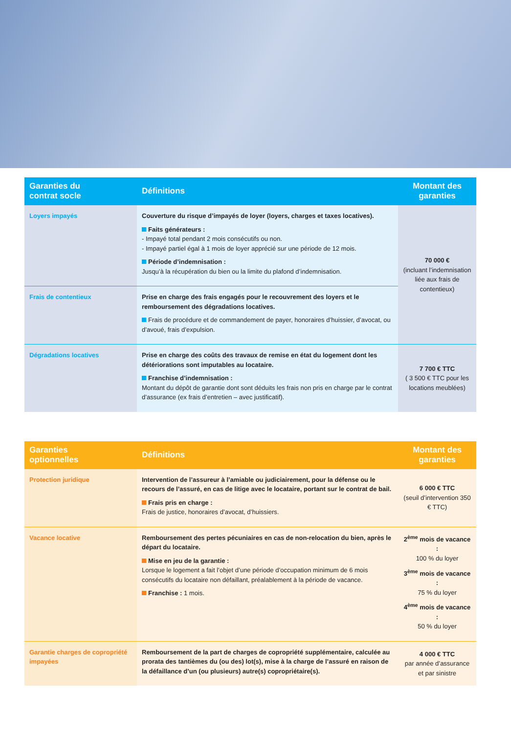| Garanties du contrat socle | Définitions | Montant des garanties |
| --- | --- | --- |
| Loyers impayés | Couverture du risque d’impayés de loyer (loyers, charges et taxes locatives). Faits générateurs : - Impayé total pendant 2 mois consécutifs ou non. - Impayé partiel égal à 1 mois de loyer apprécié sur une période de 12 mois. Période d’indemnisation : Jusqu’à la récupération du bien ou la limite du plafond d’indemnisation. | 70 000 € (incluant l’indemnisation liée aux frais de contentieux) |
| Frais de contentieux | Prise en charge des frais engagés pour le recouvrement des loyers et le remboursement des dégradations locatives. Frais de procédure et de commandement de payer, honoraires d’huissier, d’avocat, ou d’avoué, frais d’expulsion. | |
| Dégradations locatives | Prise en charge des coûts des travaux de remise en état du logement dont les détériorations sont imputables au locataire. Franchise d’indemnisation : Montant du dépôt de garantie dont sont déduits les frais non pris en charge par le contrat d’assurance (ex frais d’entretien – avec justificatif). | 7 700 € TTC ( 3 500 € TTC pour les locations meublées) |
| Garanties optionnelles | Définitions | Montant des garanties |
| --- | --- | --- |
| Protection juridique | Intervention de l’assureur à l’amiable ou judiciairement, pour la défense ou le recours de l’assuré, en cas de litige avec le locataire, portant sur le contrat de bail. Frais pris en charge : Frais de justice, honoraires d’avocat, d’huissiers. | 6 000 € TTC (seuil d’intervention 350 € TTC) |
| Vacance locative | Remboursement des pertes pécuniaires en cas de non-relocation du bien, après le départ du locataire. Mise en jeu de la garantie : Lorsque le logement a fait l’objet d’une période d’occupation minimum de 6 mois consécutifs du locataire non défaillant, préalablement à la période de vacance. Franchise : 1 mois. | 2<sup>ème</sup> mois de vacance : 100 % du loyer 3<sup>ème</sup> mois de vacance : 75 % du loyer 4<sup>ème</sup> mois de vacance : 50 % du loyer |
| Garantie charges de copropriété impayées | Remboursement de la part de charges de copropriété supplémentaire, calculée au prorata des tantièmes du (ou des) lot(s), mise à la charge de l’assuré en raison de la défaillance d’un (ou plusieurs) autre(s) copropriétaire(s). | 4 000 € TTC par année d’assurance et par sinistre |